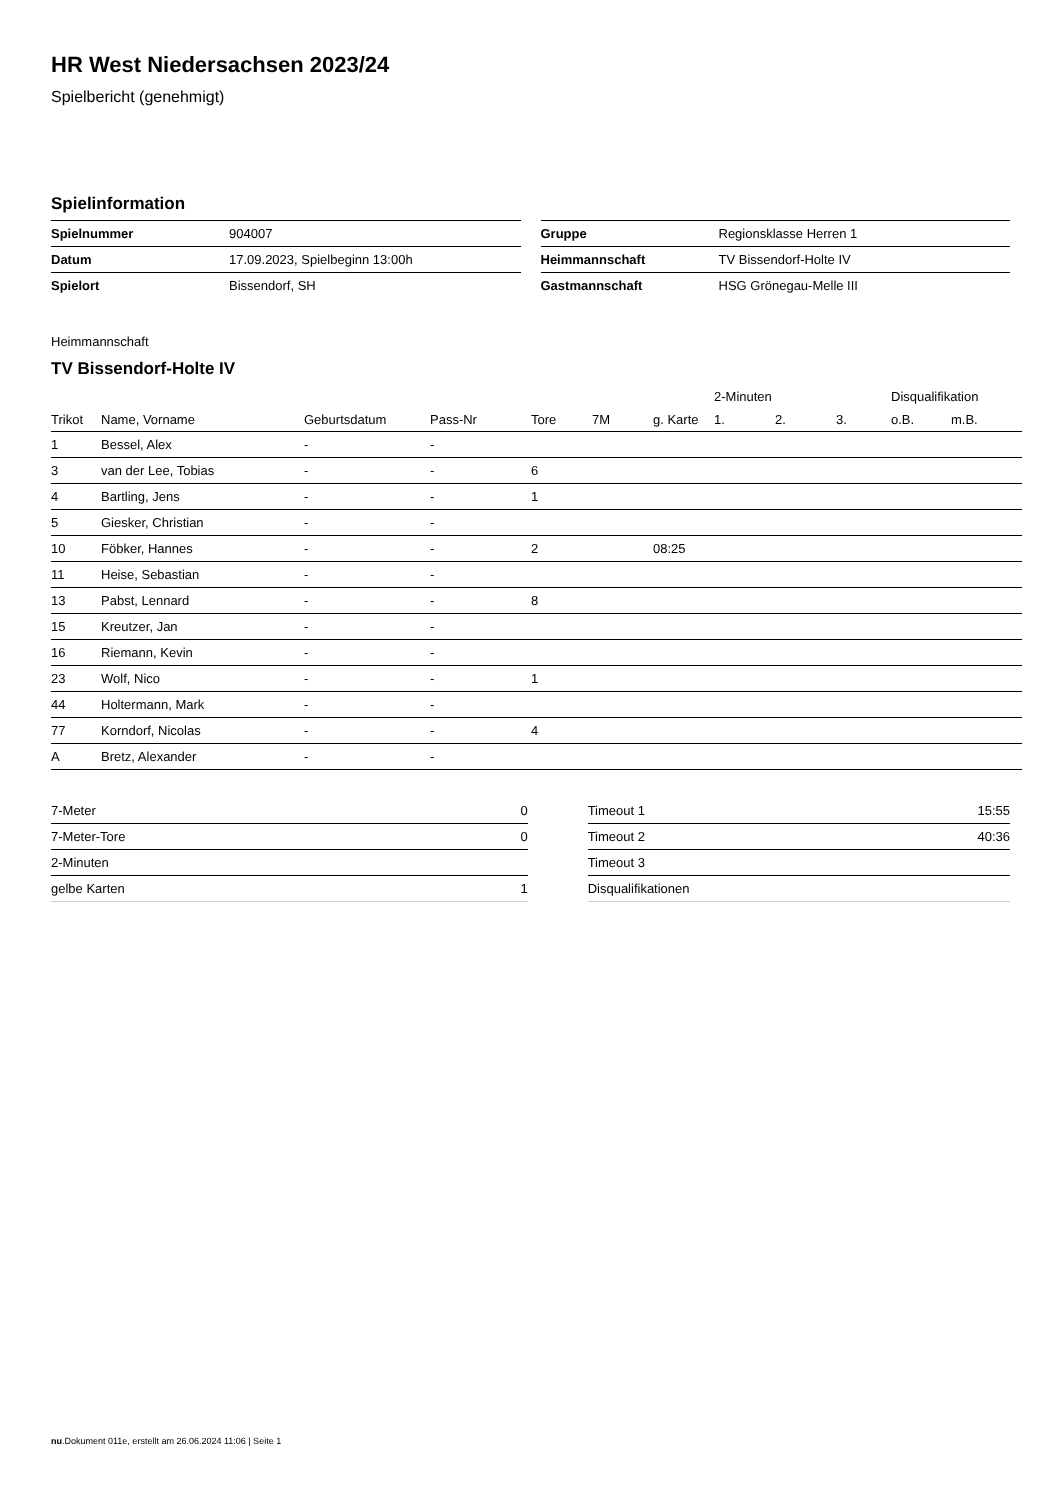HR West Niedersachsen 2023/24
Spielbericht (genehmigt)
Spielinformation
| Spielnummer | 904007 |
| Datum | 17.09.2023, Spielbeginn 13:00h |
| Spielort | Bissendorf, SH |
| Gruppe | Regionsklasse Herren 1 |
| Heimmannschaft | TV Bissendorf-Holte IV |
| Gastmannschaft | HSG Grönegau-Melle III |
Heimmannschaft
TV Bissendorf-Holte IV
| | | | | | | | 2-Minuten | | | Disqualifikation | |
| --- | --- | --- | --- | --- | --- | --- | --- | --- | --- | --- | --- |
| Trikot | Name, Vorname | Geburtsdatum | Pass-Nr | Tore | 7M | g. Karte | 1. | 2. | 3. | o.B. | m.B. |
| 1 | Bessel, Alex | - | - | | | | | | | | |
| 3 | van der Lee, Tobias | - | - | 6 | | | | | | | |
| 4 | Bartling, Jens | - | - | 1 | | | | | | | |
| 5 | Giesker, Christian | - | - | | | | | | | | |
| 10 | Föbker, Hannes | - | - | 2 | | 08:25 | | | | | |
| 11 | Heise, Sebastian | - | - | | | | | | | | |
| 13 | Pabst, Lennard | - | - | 8 | | | | | | | |
| 15 | Kreutzer, Jan | - | - | | | | | | | | |
| 16 | Riemann, Kevin | - | - | | | | | | | | |
| 23 | Wolf, Nico | - | - | 1 | | | | | | | |
| 44 | Holtermann, Mark | - | - | | | | | | | | |
| 77 | Korndorf, Nicolas | - | - | 4 | | | | | | | |
| A | Bretz, Alexander | - | - | | | | | | | | |
| 7-Meter | 0 |
| 7-Meter-Tore | 0 |
| 2-Minuten | |
| gelbe Karten | 1 |
| Timeout 1 | 15:55 |
| Timeout 2 | 40:36 |
| Timeout 3 | |
| Disqualifikationen | |
nu.Dokument 011e, erstellt am 26.06.2024 11:06 | Seite 1